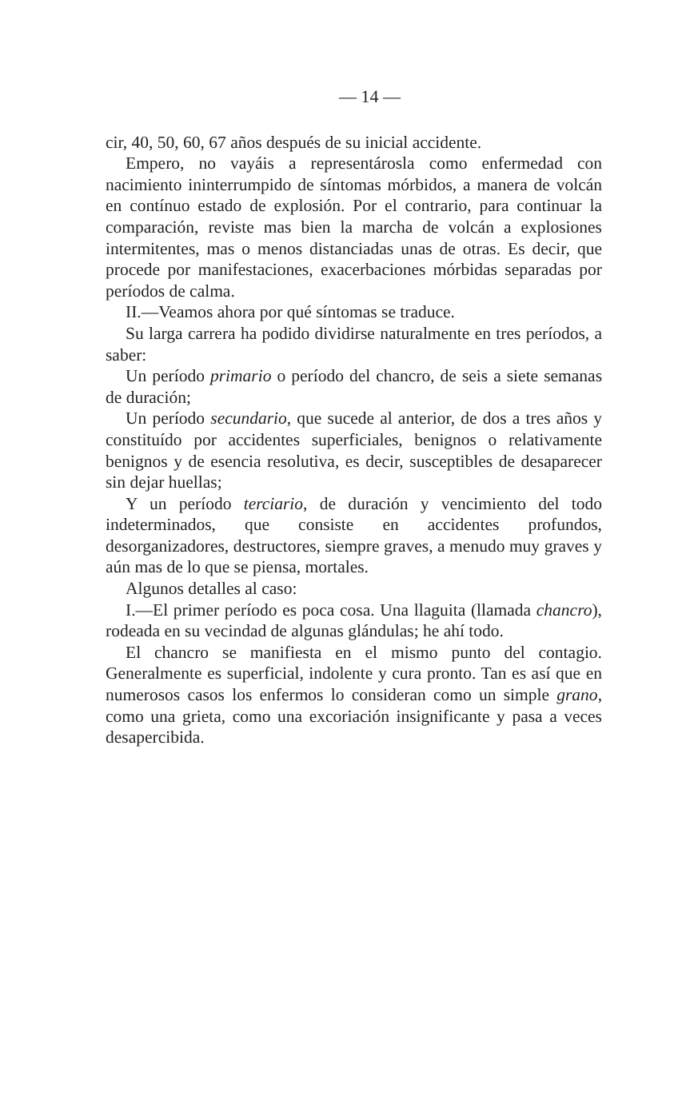— 14 —
cir, 40, 50, 60, 67 años después de su inicial accidente.
Empero, no vayáis a representárosla como enfermedad con nacimiento ininterrumpido de síntomas mórbidos, a manera de volcán en contínuo estado de explosión. Por el contrario, para continuar la comparación, reviste mas bien la marcha de volcán a explosiones intermitentes, mas o menos distanciadas unas de otras. Es decir, que procede por manifestaciones, exacerbaciones mórbidas separadas por períodos de calma.
II.—Veamos ahora por qué síntomas se traduce.
Su larga carrera ha podido dividirse naturalmente en tres períodos, a saber:
Un período primario o período del chancro, de seis a siete semanas de duración;
Un período secundario, que sucede al anterior, de dos a tres años y constituído por accidentes superficiales, benignos o relativamente benignos y de esencia resolutiva, es decir, susceptibles de desaparecer sin dejar huellas;
Y un período terciario, de duración y vencimiento del todo indeterminados, que consiste en accidentes profundos, desorganizadores, destructores, siempre graves, a menudo muy graves y aún mas de lo que se piensa, mortales.
Algunos detalles al caso:
I.—El primer período es poca cosa. Una llaguita (llamada chancro), rodeada en su vecindad de algunas glándulas; he ahí todo.
El chancro se manifiesta en el mismo punto del contagio. Generalmente es superficial, indolente y cura pronto. Tan es así que en numerosos casos los enfermos lo consideran como un simple grano, como una grieta, como una excoriación insignificante y pasa a veces desapercibida.